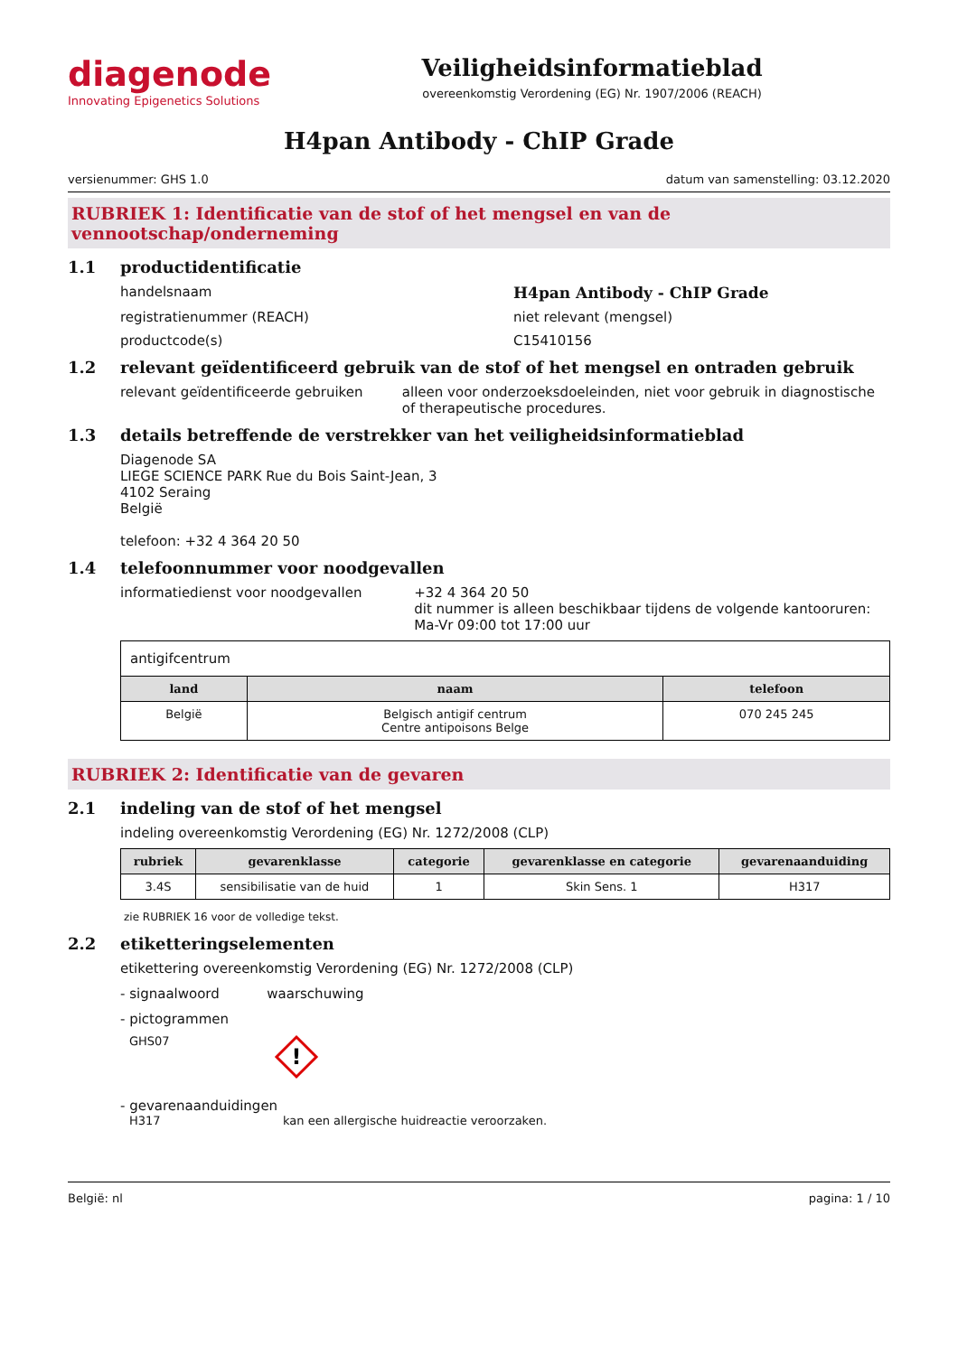diagenode
Innovating Epigenetics Solutions
Veiligheidsinformatieblad
overeenkomstig Verordening (EG) Nr. 1907/2006 (REACH)
H4pan Antibody - ChIP Grade
versienummer: GHS 1.0 datum van samenstelling: 03.12.2020
RUBRIEK 1: Identificatie van de stof of het mengsel en van de vennootschap/onderneming
1.1 productidentificatie
handelsnaam H4pan Antibody - ChIP Grade
registratienummer (REACH) niet relevant (mengsel)
productcode(s) C15410156
1.2 relevant geïdentificeerd gebruik van de stof of het mengsel en ontraden gebruik
relevant geïdentificeerde gebruiken alleen voor onderzoeksdoeleinden, niet voor gebruik in diagnostische of therapeutische procedures.
1.3 details betreffende de verstrekker van het veiligheidsinformatieblad
Diagenode SA
LIEGE SCIENCE PARK Rue du Bois Saint-Jean, 3
4102 Seraing
België
telefoon: +32 4 364 20 50
1.4 telefoonnummer voor noodgevallen
informatiedienst voor noodgevallen +32 4 364 20 50
dit nummer is alleen beschikbaar tijdens de volgende kantooruren: Ma-Vr 09:00 tot 17:00 uur
| antigifcentrum | | |
| land | naam | telefoon |
| België | Belgisch antigif centrum Centre antipoisons Belge | 070 245 245 |
RUBRIEK 2: Identificatie van de gevaren
2.1 indeling van de stof of het mengsel
indeling overeenkomstig Verordening (EG) Nr. 1272/2008 (CLP)
| rubriek | gevarenklasse | categorie | gevarenklasse en categorie | gevarenaanduiding |
| --- | --- | --- | --- | --- |
| 3.4S | sensibilisatie van de huid | 1 | Skin Sens. 1 | H317 |
zie RUBRIEK 16 voor de volledige tekst.
2.2 etiketteringselementen
etikettering overeenkomstig Verordening (EG) Nr. 1272/2008 (CLP)
- signaalwoord waarschuwing
- pictogrammen
GHS07
!
- gevarenaanduidingen
H317 kan een allergische huidreactie veroorzaken.
België: nl pagina: 1 / 10